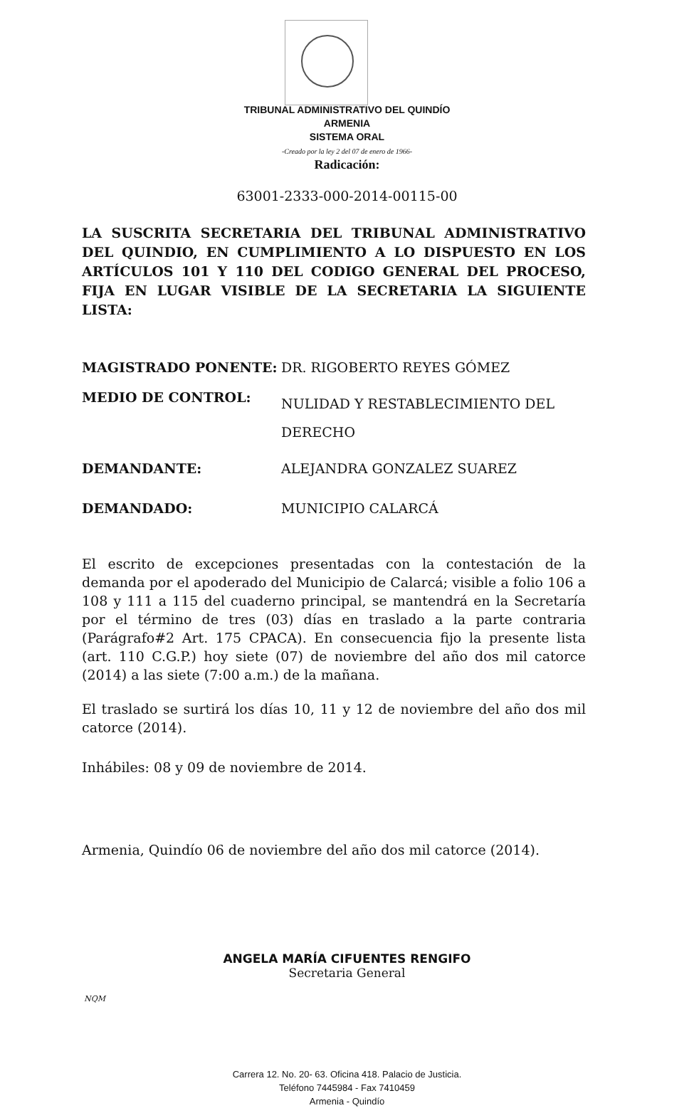TRIBUNAL ADMINISTRATIVO DEL QUINDÍO
ARMENIA
SISTEMA ORAL
-Creado por la ley 2 del 07 de enero de 1966-
Radicación:
63001-2333-000-2014-00115-00
LA SUSCRITA SECRETARIA DEL TRIBUNAL ADMINISTRATIVO DEL QUINDIO, EN CUMPLIMIENTO A LO DISPUESTO EN LOS ARTÍCULOS 101 Y 110 DEL CODIGO GENERAL DEL PROCESO, FIJA EN LUGAR VISIBLE DE LA SECRETARIA LA SIGUIENTE LISTA:
| MAGISTRADO PONENTE: | DR. RIGOBERTO REYES GÓMEZ |
| MEDIO DE CONTROL: | NULIDAD Y RESTABLECIMIENTO DEL DERECHO |
| DEMANDANTE: | ALEJANDRA GONZALEZ SUAREZ |
| DEMANDADO: | MUNICIPIO CALARCÁ |
El escrito de excepciones presentadas con la contestación de la demanda por el apoderado del Municipio de Calarcá; visible a folio 106 a 108 y 111 a 115 del cuaderno principal, se mantendrá en la Secretaría por el término de tres (03) días en traslado a la parte contraria (Parágrafo#2 Art. 175 CPACA). En consecuencia fijo la presente lista (art. 110 C.G.P.) hoy siete (07) de noviembre del año dos mil catorce (2014) a las siete (7:00 a.m.) de la mañana.
El traslado se surtirá los días 10, 11 y 12 de noviembre del año dos mil catorce (2014).
Inhábiles: 08 y 09 de noviembre de 2014.
Armenia, Quindío 06 de noviembre del año dos mil catorce (2014).
ANGELA MARÍA CIFUENTES RENGIFO
Secretaria General
NQM
Carrera 12. No. 20- 63. Oficina 418. Palacio de Justicia.
Teléfono 7445984 - Fax 7410459
Armenia - Quindío